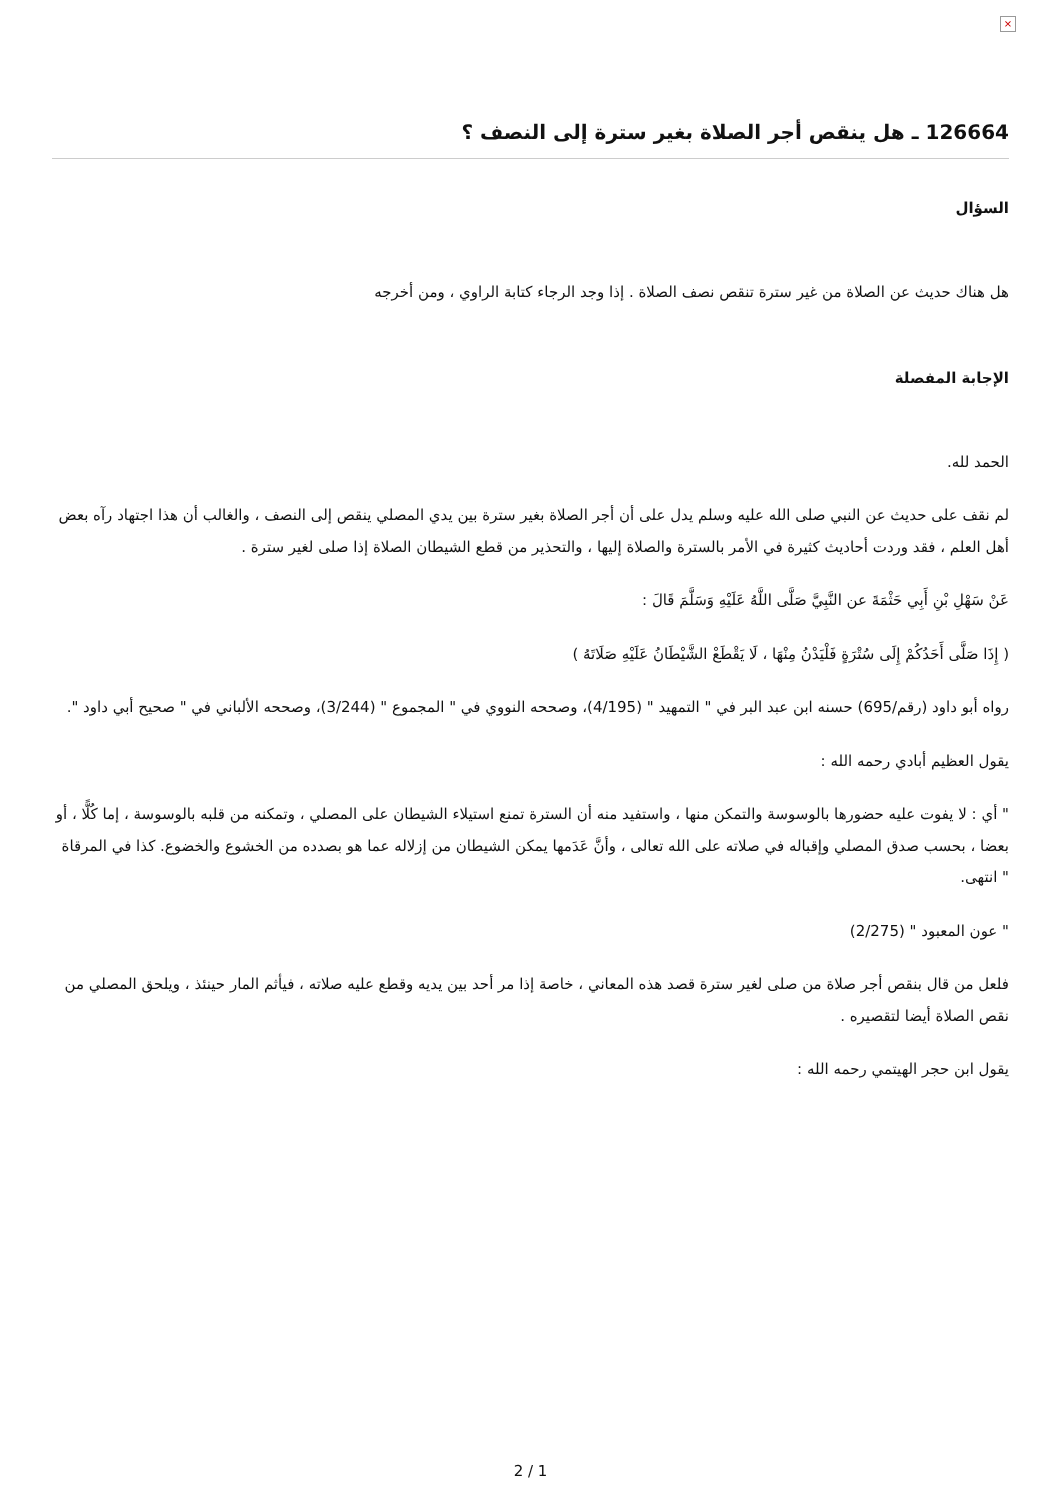×
126664 ـ هل ينقص أجر الصلاة بغير سترة إلى النصف ؟
السؤال
هل هناك حديث عن الصلاة من غير سترة تنقص نصف الصلاة . إذا وجد الرجاء كتابة الراوي ، ومن أخرجه
الإجابة المفصلة
الحمد لله.
لم نقف على حديث عن النبي صلى الله عليه وسلم يدل على أن أجر الصلاة بغير سترة بين يدي المصلي ينقص إلى النصف ، والغالب أن هذا اجتهاد رآه بعض أهل العلم ، فقد وردت أحاديث كثيرة في الأمر بالسترة والصلاة إليها ، والتحذير من قطع الشيطان الصلاة إذا صلى لغير سترة .
عَنْ سَهْلِ بْنِ أَبِي حَثْمَةَ عن النَّبِيَّ صَلَّى اللَّهُ عَلَيْهِ وَسَلَّمَ قَالَ :
( إِذَا صَلَّى أَحَدُكُمْ إِلَى سُتْرَةٍ فَلْيَدْنُ مِنْهَا ، لَا يَقْطَعْ الشَّيْطَانُ عَلَيْهِ صَلَاتَهُ )
رواه أبو داود (رقم/695) حسنه ابن عبد البر في " التمهيد " (4/195)، وصححه النووي في " المجموع " (3/244)، وصححه الألباني في " صحيح أبي داود ".
يقول العظيم أبادي رحمه الله :
" أي : لا يفوت عليه حضورها بالوسوسة والتمكن منها ، واستفيد منه أن السترة تمنع استيلاء الشيطان على المصلي ، وتمكنه من قلبه بالوسوسة ، إما كُلًّا ، أو بعضا ، بحسب صدق المصلي وإقباله في صلاته على الله تعالى ، وأنَّ عَدَمها يمكن الشيطان من إزلاله عما هو بصدده من الخشوع والخضوع. كذا في المرقاة " انتهى.
" عون المعبود " (2/275)
فلعل من قال بنقص أجر صلاة من صلى لغير سترة قصد هذه المعاني ، خاصة إذا مر أحد بين يديه وقطع عليه صلاته ، فيأثم المار حينئذ ، ويلحق المصلي من نقص الصلاة أيضا لتقصيره .
يقول ابن حجر الهيتمي رحمه الله :
2 / 1